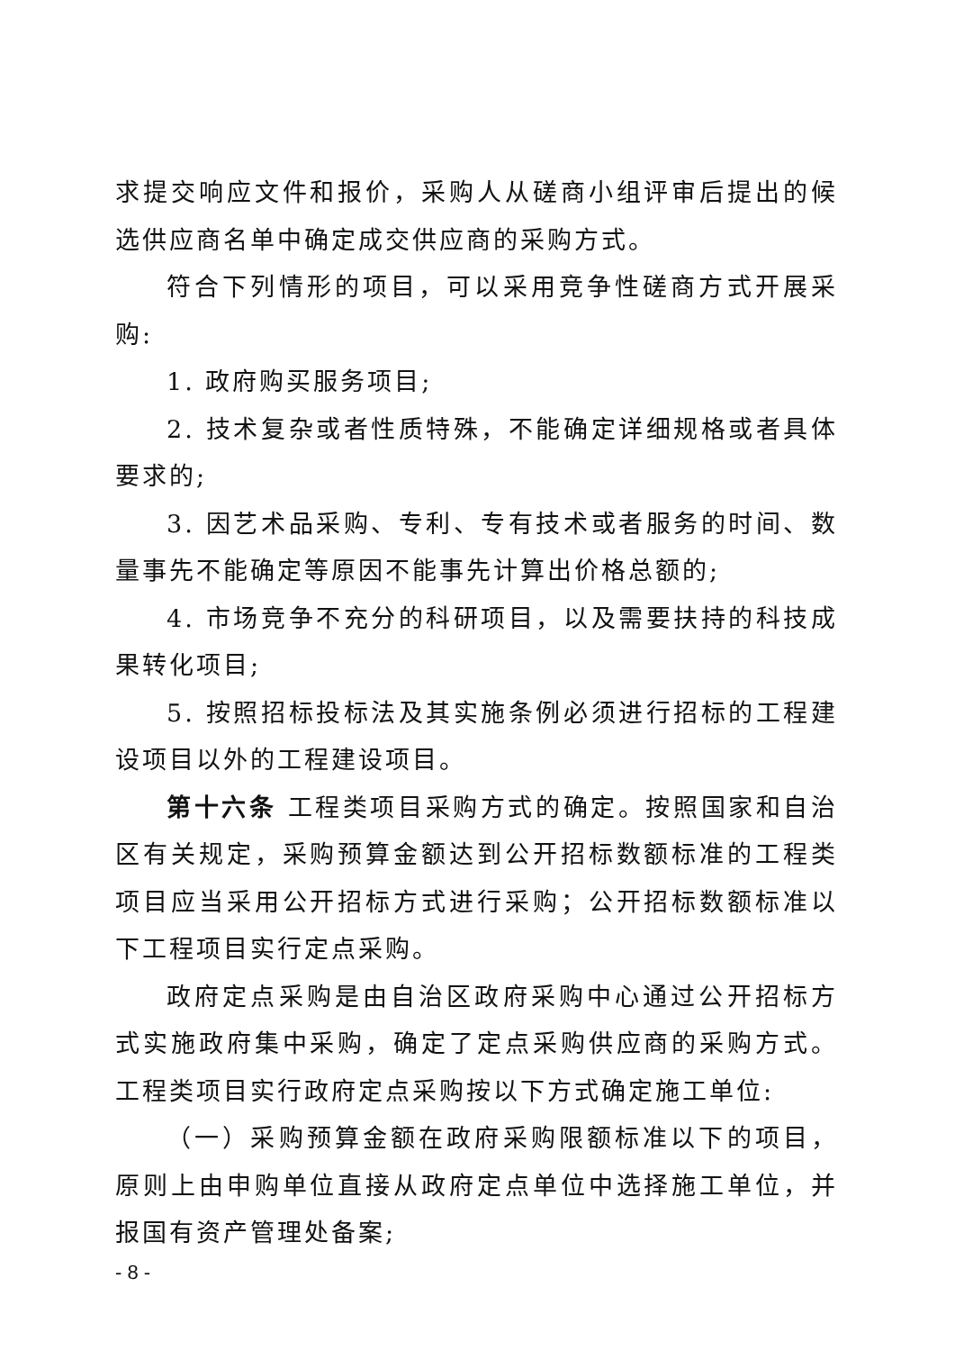求提交响应文件和报价，采购人从磋商小组评审后提出的候选供应商名单中确定成交供应商的采购方式。
符合下列情形的项目，可以采用竞争性磋商方式开展采购:
1. 政府购买服务项目;
2. 技术复杂或者性质特殊，不能确定详细规格或者具体要求的;
3. 因艺术品采购、专利、专有技术或者服务的时间、数量事先不能确定等原因不能事先计算出价格总额的;
4. 市场竞争不充分的科研项目，以及需要扶持的科技成果转化项目;
5. 按照招标投标法及其实施条例必须进行招标的工程建设项目以外的工程建设项目。
第十六条 工程类项目采购方式的确定。按照国家和自治区有关规定，采购预算金额达到公开招标数额标准的工程类项目应当采用公开招标方式进行采购；公开招标数额标准以下工程项目实行定点采购。
政府定点采购是由自治区政府采购中心通过公开招标方式实施政府集中采购，确定了定点采购供应商的采购方式。工程类项目实行政府定点采购按以下方式确定施工单位:
（一）采购预算金额在政府采购限额标准以下的项目，原则上由申购单位直接从政府定点单位中选择施工单位，并报国有资产管理处备案;
- 8 -